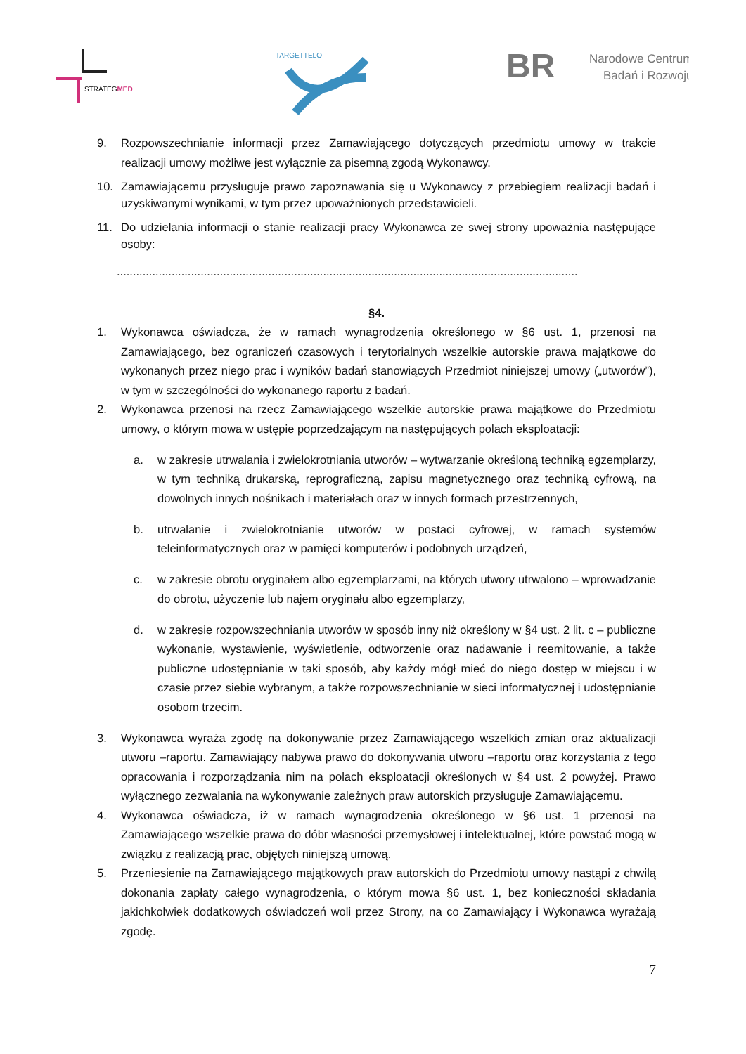STRATEGMED
TARGETTELO
BR
Narodowe Centrum
Badań i Rozwoju
9. Rozpowszechnianie informacji przez Zamawiającego dotyczących przedmiotu umowy w trakcie realizacji umowy możliwe jest wyłącznie za pisemną zgodą Wykonawcy.
10. Zamawiającemu przysługuje prawo zapoznawania się u Wykonawcy z przebiegiem realizacji badań i uzyskiwanymi wynikami, w tym przez upoważnionych przedstawicieli.
11. Do udzielania informacji o stanie realizacji pracy Wykonawca ze swej strony upoważnia następujące osoby:
...............................................................................................................................................
§4.
1. Wykonawca oświadcza, że w ramach wynagrodzenia określonego w §6 ust. 1, przenosi na Zamawiającego, bez ograniczeń czasowych i terytorialnych wszelkie autorskie prawa majątkowe do wykonanych przez niego prac i wyników badań stanowiących Przedmiot niniejszej umowy („utworów”), w tym w szczególności do wykonanego raportu z badań.
2. Wykonawca przenosi na rzecz Zamawiającego wszelkie autorskie prawa majątkowe do Przedmiotu umowy, o którym mowa w ustępie poprzedzającym na następujących polach eksploatacji:
a. w zakresie utrwalania i zwielokrotniania utworów – wytwarzanie określoną techniką egzemplarzy, w tym techniką drukarską, reprograficzną, zapisu magnetycznego oraz techniką cyfrową, na dowolnych innych nośnikach i materiałach oraz w innych formach przestrzennych,
b. utrwalanie i zwielokrotnianie utworów w postaci cyfrowej, w ramach systemów teleinformatycznych oraz w pamięci komputerów i podobnych urządzeń,
c. w zakresie obrotu oryginałem albo egzemplarzami, na których utwory utrwalono – wprowadzanie do obrotu, użyczenie lub najem oryginału albo egzemplarzy,
d. w zakresie rozpowszechniania utworów w sposób inny niż określony w §4 ust. 2 lit. c – publiczne wykonanie, wystawienie, wyświetlenie, odtworzenie oraz nadawanie i reemitowanie, a także publiczne udostępnianie w taki sposób, aby każdy mógł mieć do niego dostęp w miejscu i w czasie przez siebie wybranym, a także rozpowszechnianie w sieci informatycznej i udostępnianie osobom trzecim.
3. Wykonawca wyraża zgodę na dokonywanie przez Zamawiającego wszelkich zmian oraz aktualizacji utworu –raportu. Zamawiający nabywa prawo do dokonywania utworu –raportu oraz korzystania z tego opracowania i rozporządzania nim na polach eksploatacji określonych w §4 ust. 2 powyżej. Prawo wyłącznego zezwalania na wykonywanie zależnych praw autorskich przysługuje Zamawiającemu.
4. Wykonawca oświadcza, iż w ramach wynagrodzenia określonego w §6 ust. 1 przenosi na Zamawiającego wszelkie prawa do dóbr własności przemysłowej i intelektualnej, które powstać mogą w związku z realizacją prac, objętych niniejszą umową.
5. Przeniesienie na Zamawiającego majątkowych praw autorskich do Przedmiotu umowy nastąpi z chwilą dokonania zapłaty całego wynagrodzenia, o którym mowa §6 ust. 1, bez konieczności składania jakichkolwiek dodatkowych oświadczeń woli przez Strony, na co Zamawiający i Wykonawca wyrażają zgodę.
7